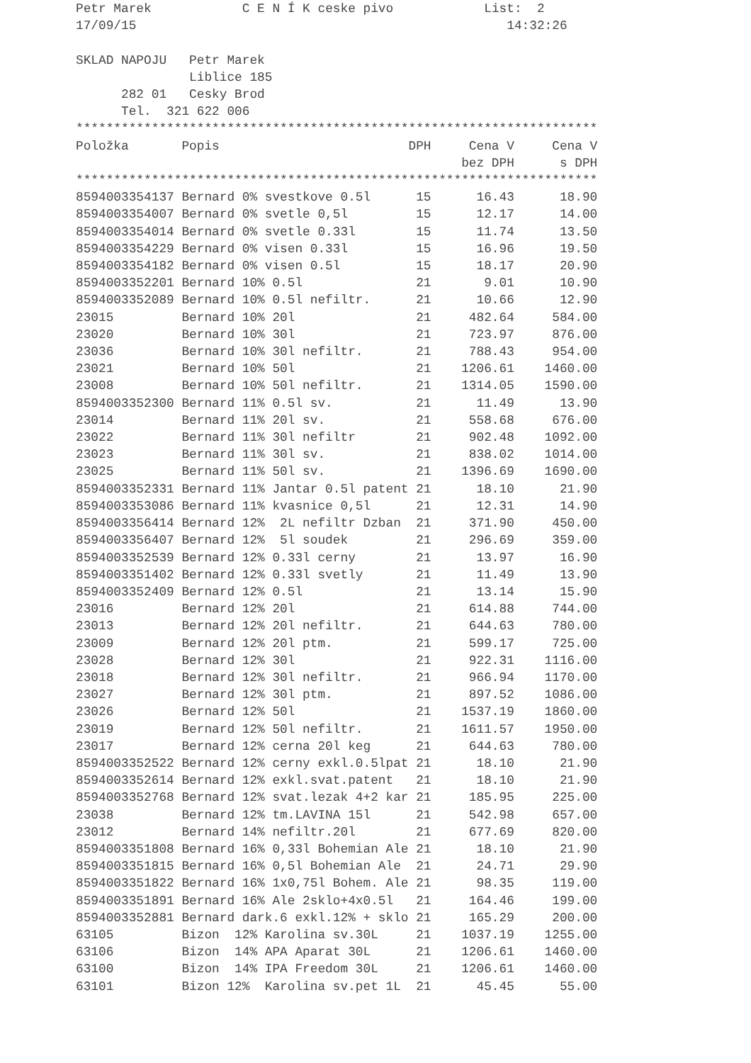Petr Marek C E N Í K ceske pivo List: 2
17/09/15 14:32:26
SKLAD NAPOJU Petr Marek
Liblice 185
282 01 Cesky Brod
Tel. 321 622 006
*********************************************************************
| Položka | Popis | DPH | Cena V | Cena V |
| --- | --- | --- | --- | --- |
| | | | bez DPH | s DPH |
| ********************************************************************* | | | | |
| 8594003354137 | Bernard 0% svestkove 0.5l | 15 | 16.43 | 18.90 |
| 8594003354007 | Bernard 0% svetle 0,5l | 15 | 12.17 | 14.00 |
| 8594003354014 | Bernard 0% svetle 0.33l | 15 | 11.74 | 13.50 |
| 8594003354229 | Bernard 0% visen 0.33l | 15 | 16.96 | 19.50 |
| 8594003354182 | Bernard 0% visen 0.5l | 15 | 18.17 | 20.90 |
| 8594003352201 | Bernard 10% 0.5l | 21 | 9.01 | 10.90 |
| 8594003352089 | Bernard 10% 0.5l nefiltr. | 21 | 10.66 | 12.90 |
| 23015 | Bernard 10% 20l | 21 | 482.64 | 584.00 |
| 23020 | Bernard 10% 30l | 21 | 723.97 | 876.00 |
| 23036 | Bernard 10% 30l nefiltr. | 21 | 788.43 | 954.00 |
| 23021 | Bernard 10% 50l | 21 | 1206.61 | 1460.00 |
| 23008 | Bernard 10% 50l nefiltr. | 21 | 1314.05 | 1590.00 |
| 8594003352300 | Bernard 11% 0.5l sv. | 21 | 11.49 | 13.90 |
| 23014 | Bernard 11% 20l sv. | 21 | 558.68 | 676.00 |
| 23022 | Bernard 11% 30l nefiltr | 21 | 902.48 | 1092.00 |
| 23023 | Bernard 11% 30l sv. | 21 | 838.02 | 1014.00 |
| 23025 | Bernard 11% 50l sv. | 21 | 1396.69 | 1690.00 |
| 8594003352331 | Bernard 11% Jantar 0.5l patent | 21 | 18.10 | 21.90 |
| 8594003353086 | Bernard 11% kvasnice 0,5l | 21 | 12.31 | 14.90 |
| 8594003356414 | Bernard 12% 2L nefiltr Dzban | 21 | 371.90 | 450.00 |
| 8594003356407 | Bernard 12% 5l soudek | 21 | 296.69 | 359.00 |
| 8594003352539 | Bernard 12% 0.33l cerny | 21 | 13.97 | 16.90 |
| 8594003351402 | Bernard 12% 0.33l svetly | 21 | 11.49 | 13.90 |
| 8594003352409 | Bernard 12% 0.5l | 21 | 13.14 | 15.90 |
| 23016 | Bernard 12% 20l | 21 | 614.88 | 744.00 |
| 23013 | Bernard 12% 20l nefiltr. | 21 | 644.63 | 780.00 |
| 23009 | Bernard 12% 20l ptm. | 21 | 599.17 | 725.00 |
| 23028 | Bernard 12% 30l | 21 | 922.31 | 1116.00 |
| 23018 | Bernard 12% 30l nefiltr. | 21 | 966.94 | 1170.00 |
| 23027 | Bernard 12% 30l ptm. | 21 | 897.52 | 1086.00 |
| 23026 | Bernard 12% 50l | 21 | 1537.19 | 1860.00 |
| 23019 | Bernard 12% 50l nefiltr. | 21 | 1611.57 | 1950.00 |
| 23017 | Bernard 12% cerna 20l keg | 21 | 644.63 | 780.00 |
| 8594003352522 | Bernard 12% cerny exkl.0.5lpat | 21 | 18.10 | 21.90 |
| 8594003352614 | Bernard 12% exkl.svat.patent | 21 | 18.10 | 21.90 |
| 8594003352768 | Bernard 12% svat.lezak 4+2 kar | 21 | 185.95 | 225.00 |
| 23038 | Bernard 12% tm.LAVINA 15l | 21 | 542.98 | 657.00 |
| 23012 | Bernard 14% nefiltr.20l | 21 | 677.69 | 820.00 |
| 8594003351808 | Bernard 16% 0,33l Bohemian Ale | 21 | 18.10 | 21.90 |
| 8594003351815 | Bernard 16% 0,5l Bohemian Ale | 21 | 24.71 | 29.90 |
| 8594003351822 | Bernard 16% 1x0,75l Bohem. Ale | 21 | 98.35 | 119.00 |
| 8594003351891 | Bernard 16% Ale 2sklo+4x0.5l | 21 | 164.46 | 199.00 |
| 8594003352881 | Bernard dark.6 exkl.12% + sklo | 21 | 165.29 | 200.00 |
| 63105 | Bizon 12% Karolina sv.30L | 21 | 1037.19 | 1255.00 |
| 63106 | Bizon 14% APA Aparat 30L | 21 | 1206.61 | 1460.00 |
| 63100 | Bizon 14% IPA Freedom 30L | 21 | 1206.61 | 1460.00 |
| 63101 | Bizon 12% Karolina sv.pet 1L | 21 | 45.45 | 55.00 |